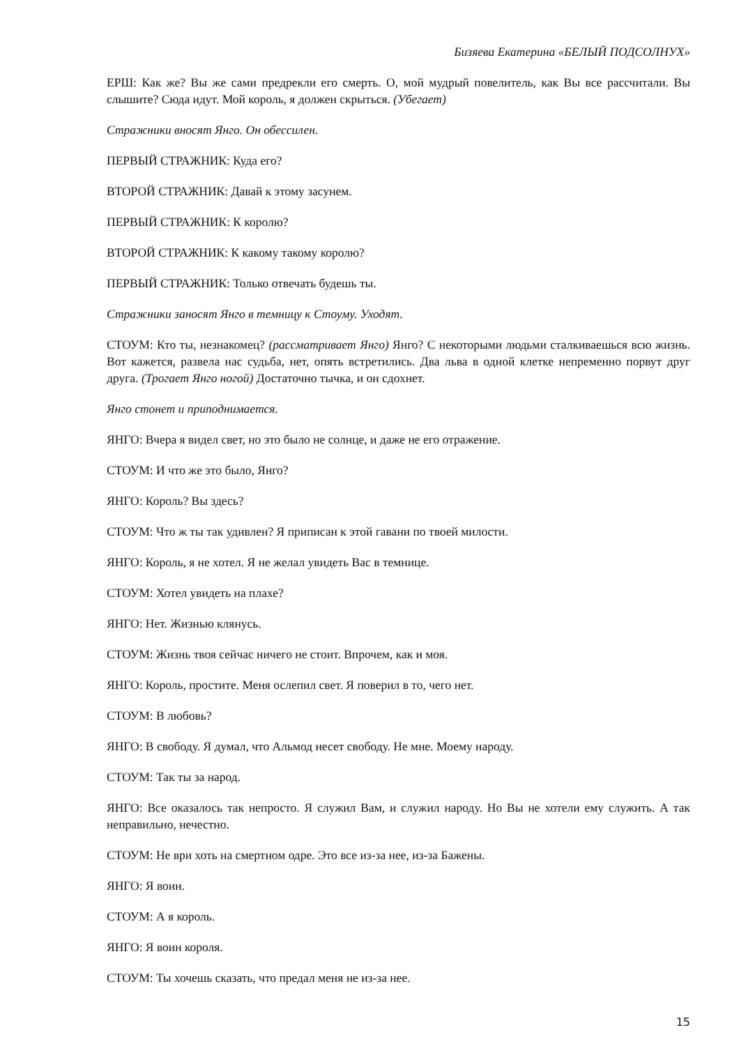Бизяева Екатерина «БЕЛЫЙ ПОДСОЛНУХ»
ЕРШ: Как же? Вы же сами предрекли его смерть. О, мой мудрый повелитель, как Вы все рассчитали. Вы слышите? Сюда идут. Мой король, я должен скрыться. (Убегает)
Стражники вносят Янго. Он обессилен.
ПЕРВЫЙ СТРАЖНИК: Куда его?
ВТОРОЙ СТРАЖНИК: Давай к этому засунем.
ПЕРВЫЙ СТРАЖНИК: К королю?
ВТОРОЙ СТРАЖНИК: К какому такому королю?
ПЕРВЫЙ СТРАЖНИК: Только отвечать будешь ты.
Стражники заносят Янго в темницу к Стоуму. Уходят.
СТОУМ: Кто ты, незнакомец? (рассматривает Янго) Янго? С некоторыми людьми сталкиваешься всю жизнь. Вот кажется, развела нас судьба, нет, опять встретились. Два льва в одной клетке непременно порвут друг друга. (Трогает Янго ногой) Достаточно тычка, и он сдохнет.
Янго стонет и приподнимается.
ЯНГО: Вчера я видел свет, но это было не солнце, и даже не его отражение.
СТОУМ: И что же это было, Янго?
ЯНГО: Король? Вы здесь?
СТОУМ: Что ж ты так удивлен? Я приписан к этой гавани по твоей милости.
ЯНГО: Король, я не хотел. Я не желал увидеть Вас в темнице.
СТОУМ: Хотел увидеть на плахе?
ЯНГО: Нет. Жизнью клянусь.
СТОУМ: Жизнь твоя сейчас ничего не стоит. Впрочем, как и моя.
ЯНГО: Король, простите. Меня ослепил свет. Я поверил в то, чего нет.
СТОУМ: В любовь?
ЯНГО: В свободу. Я думал, что Альмод несет свободу. Не мне. Моему народу.
СТОУМ: Так ты за народ.
ЯНГО: Все оказалось так непросто. Я служил Вам, и служил народу. Но Вы не хотели ему служить. А так неправильно, нечестно.
СТОУМ: Не ври хоть на смертном одре. Это все из-за нее, из-за Бажены.
ЯНГО: Я воин.
СТОУМ: А я король.
ЯНГО: Я воин короля.
СТОУМ: Ты хочешь сказать, что предал меня не из-за нее.
15